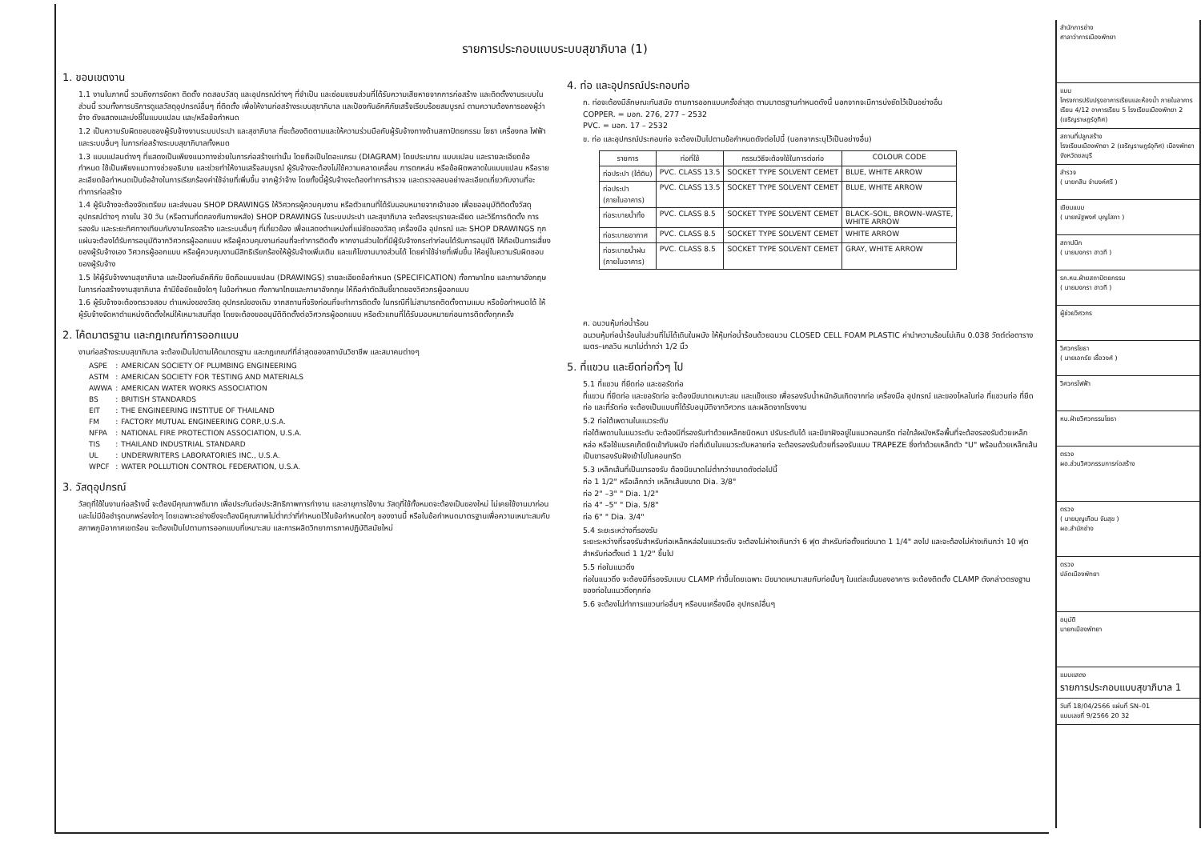รายการประกอบแบบระบบสุขาภิบาล (1)
1. ขอบเขตงาน
1.1 งานในภาคนี้ รวมถึงการจัดหา ติดตั้ง ทดสอบวัสดุ และอุปกรณ์ต่างๆ ที่จำเป็น และซ่อมแซมส่วนที่ได้รับความเสียหายจากการก่อสร้าง และติดตั้งงานระบบในส่วนนี้ รวมทั้งการบริการดูแลวัสดุอุปกรณ์อื่นๆ ที่ติดตั้ง เพื่อให้งานก่อสร้างระบบสุขาภิบาล และป้องกันอัคคีภัยเสร็จเรียบร้อยสมบูรณ์ ตามความต้องการของผู้ว่าจ้าง ดังแสดงและบ่งชี้ในแบบแปลน และ/หรือข้อกำหนด
1.2 เป็นความรับผิดชอบของผู้รับจ้างงานระบบประปา และสุขาภิบาล ที่จะต้องติดตามและให้ความร่วมมือกับผู้รับจ้างทางด้านสถาปัตยกรรม โยธา เครื่องกล ไฟฟ้า และระบบอื่นๆ ในการก่อสร้างระบบสุขาภิบาลทั้งหมด
1.3 แบบแปลนต่างๆ ที่แสดงเป็นเพียงแนวทางช่วยในการก่อสร้างเท่านั้น โดยถือเป็นไดอะแกรม (DIAGRAM) โดยประมาณ แบบแปลน และรายละเอียดข้อกำหนด ใช้เป็นเพียงแนวทางช่วยอธิบาย และช่วยทำให้งานเสร็จสมบูรณ์ ผู้รับจ้างจะต้องไม่ใช้ความคลาดเคลื่อน การตกหล่น หรือข้อผิดพลาดในแบบแปลน หรือรายละเอียดข้อกำหนดเป็นข้ออ้างในการเรียกร้องค่าใช้จ่ายที่เพิ่มขึ้น จากผู้ว่าจ้าง โดยทั้งนี้ผู้รับจ้างจะต้องทำการสำรวจ และตรวจสอบอย่างละเอียดเกี่ยวกับงานที่จะทำการก่อสร้าง
1.4 ผู้รับจ้างจะต้องจัดเตรียม และส่งมอบ SHOP DRAWINGS ให้วิศวกรผู้ควบคุมงาน หรือตัวแทนที่ได้รับมอบหมายจากเจ้าของ เพื่อขออนุมัติติดตั้งวัสดุ อุปกรณ์ต่างๆ ภายใน 30 วัน (หรือตามที่ตกลงกันภายหลัง) SHOP DRAWINGS ในระบบประปา และสุขาภิบาล จะต้องระบุรายละเอียด และวิธีการติดตั้ง การรองรับ และระยะทิศทางเทียบกับงานโครงสร้าง และระบบอื่นๆ ที่เกี่ยวข้อง เพื่อแสดงตำแหน่งที่แน่ชัดของวัสดุ เครื่องมือ อุปกรณ์ และ SHOP DRAWINGS ทุกแผ่นจะต้องได้รับการอนุมัติจากวิศวกรผู้ออกแบบ หรือผู้ควบคุมงานก่อนที่จะทำการติดตั้ง หากงานส่วนใดที่มีผู้รับจ้างกระทำก่อนได้รับการอนุมัติ ให้ถือเป็นการเสี่ยงของผู้รับจ้างเอง วิศวกรผู้ออกแบบ หรือผู้ควบคุมงานมีสิทธิเรียกร้องให้ผู้รับจ้างเพิ่มเติม และแก้ไขงานบางส่วนได้ โดยค่าใช้จ่ายที่เพิ่มขึ้น ให้อยู่ในความรับผิดชอบของผู้รับจ้าง
1.5 ให้ผู้รับจ้างงานสุขาภิบาล และป้องกันอัคคีภัย ยึดถือแบบแปลน (DRAWINGS) รายละเอียดข้อกำหนด (SPECIFICATION) ทั้งภาษาไทย และภาษาอังกฤษ ในการก่อสร้างงานสุขาภิบาล ถ้ามีข้อขัดแย้งใดๆ ในข้อกำหนด ทั้งภาษาไทยและภาษาอังกฤษ ให้ถือคำตัดสินชี้ขาดของวิศวกรผู้ออกแบบ
1.6 ผู้รับจ้างจะต้องตรวจสอบ ตำแหน่งของวัสดุ อุปกรณ์ของเดิม จากสถานที่จริงก่อนที่จะทำการติดตั้ง ในกรณีที่ไม่สามารถติดตั้งตามแบบ หรือข้อกำหนดได้ ให้ผู้รับจ้างจัดหาตำแหน่งติดตั้งใหม่ให้เหมาะสมที่สุด โดยจะต้องขออนุมัติติดตั้งต่อวิศวกรผู้ออกแบบ หรือตัวแทนที่ได้รับมอบหมายก่อนการติดตั้งทุกครั้ง
2. โค้ดมาตรฐาน และกฎเกณฑ์การออกแบบ
งานก่อสร้างระบบสุขาภิบาล จะต้องเป็นไปตามโค้ดมาตรฐาน และกฎเกณฑ์ที่ล่าสุดของสถาบันวิชาชีพ และสมาคมต่างๆ
| ASPE | : | AMERICAN SOCIETY OF PLUMBING ENGINEERING |
| ASTM | : | AMERICAN SOCIETY FOR TESTING AND MATERIALS |
| AWWA | : | AMERICAN WATER WORKS ASSOCIATION |
| BS | : | BRITISH STANDARDS |
| EIT | : | THE ENGINEERING INSTITUE OF THAILAND |
| FM | : | FACTORY MUTUAL ENGINEERING CORP.,U.S.A. |
| NFPA | : | NATIONAL FIRE PROTECTION ASSOCIATION, U.S.A. |
| TIS | : | THAILAND INDUSTRIAL STANDARD |
| UL | : | UNDERWRITERS LABORATORIES INC., U.S.A. |
| WPCF | : | WATER POLLUTION CONTROL FEDERATION, U.S.A. |
3. วัสดุอุปกรณ์
วัสดุที่ใช้ในงานก่อสร้างนี้ จะต้องมีคุณภาพดีมาก เพื่อประกันต่อประสิทธิภาพการทำงาน และอายุการใช้งาน วัสดุที่ใช้ทั้งหมดจะต้องเป็นของใหม่ ไม่เคยใช้งานมาก่อน และไม่มีข้อชำรุดบกพร่องใดๆ โดยเฉพาะอย่างยิ่งจะต้องมีคุณภาพไม่ต่ำกว่าที่กำหนดไว้ในข้อกำหนดใดๆ ของงานนี้ หรือในข้อกำหนดมาตรฐานเพื่อความเหมาะสมกับสภาพภูมิอากาศเขตร้อน จะต้องเป็นไปตามการออกแบบที่เหมาะสม และการผลิตวิทยาการภาคปฏิบัติสมัยใหม่
4. ท่อ และอุปกรณ์ประกอบท่อ
ก. ท่อจะต้องมีลักษณะทันสมัย ตามการออกแบบครั้งล่าสุด ตามมาตรฐานกำหนดดังนี้ นอกจากจะมีการบ่งชัดไว้เป็นอย่างอื่น
COPPER. = มอก. 276, 277 – 2532
PVC. = มอก. 17 – 2532
ข. ท่อ และอุปกรณ์ประกอบท่อ จะต้องเป็นไปตามข้อกำหนดดังต่อไปนี้ (นอกจากระบุไว้เป็นอย่างอื่น)
| รายการ | ท่อที่ใช้ | กรรมวิธีจะต้องใช้ในการต่อท่อ | COLOUR CODE |
| --- | --- | --- | --- |
| ท่อประปา (ใต้ดิน) | PVC. CLASS 13.5 | SOCKET TYPE SOLVENT CEMET | BLUE, WHITE ARROW |
| ท่อประปา (ภายในอาคาร) | PVC. CLASS 13.5 | SOCKET TYPE SOLVENT CEMET | BLUE, WHITE ARROW |
| ท่อระบายน้ำทิ้ง | PVC. CLASS 8.5 | SOCKET TYPE SOLVENT CEMET | BLACK–SOIL, BROWN–WASTE, WHITE ARROW |
| ท่อระบายอากาศ | PVC. CLASS 8.5 | SOCKET TYPE SOLVENT CEMET | WHITE ARROW |
| ท่อระบายน้ำฝน (ภายในอาคาร) | PVC. CLASS 8.5 | SOCKET TYPE SOLVENT CEMET | GRAY, WHITE ARROW |
ค. ฉนวนหุ้มท่อน้ำร้อน
ฉนวนหุ้มท่อน้ำร้อนในส่วนที่ไม่ได้เดินในผนัง ให้หุ้มท่อน้ำร้อนด้วยฉนวน CLOSED CELL FOAM PLASTIC ค่านำความร้อนไม่เกิน 0.038 วัตต์ต่อตารางเมตร–เคลวิน หนาไม่ต่ำกว่า 1/2 นิ้ว
5. ที่แขวน และยึดท่อทั่วๆ ไป
5.1 ที่แขวน ที่ยึดท่อ และขอรัดท่อ
ที่แขวน ที่ยึดท่อ และขอรัดท่อ จะต้องมีขนาดเหมาะสม และแข็งแรง เพื่อรองรับน้ำหนักอันเกิดจากท่อ เครื่องมือ อุปกรณ์ และของไหลในท่อ ที่แขวนท่อ ที่ยึดท่อ และที่รัดท่อ จะต้องเป็นแบบที่ได้รับอนุมัติจากวิศวกร และผลิตจากโรงงาน
5.2 ท่อใต้เพดานในแนวระดับ
ท่อใต้เพดานในแนวระดับ จะต้องมีที่รองรับทำด้วยเหล็กชนิดหนา ปรับระดับได้ และมีขาฝังอยู่ในแนวคอนกรีต ท่อใกล้ผนังหรือพื้นที่จะต้องรองรับด้วยเหล็กหล่อ หรือใช้แบรคเก็ตยึดเข้ากับผนัง ท่อที่เดินในแนวระดับหลายท่อ จะต้องรองรับด้วยที่รองรับแบบ TRAPEZE ซึ่งทำด้วยเหล็กตัว "U" พร้อมด้วยเหล็กเส้นเป็นขารองรับฝังเข้าไปในคอนกรีต
5.3 เหล็กเส้นที่เป็นขารองรับ ต้องมีขนาดไม่ต่ำกว่าขนาดดังต่อไปนี้
ท่อ 1 1/2" หรือเล็กกว่า เหล็กเส้นขนาด Dia. 3/8"
ท่อ 2" –3" " Dia. 1/2"
ท่อ 4" –5" " Dia. 5/8"
ท่อ 6" " Dia. 3/4"
5.4 ระยะระหว่างที่รองรับ
ระยะระหว่างที่รองรับสำหรับท่อเหล็กหล่อในแนวระดับ จะต้องไม่ห่างเกินกว่า 6 ฟุต สำหรับท่อตั้งแต่ขนาด 1 1/4" ลงไป และจะต้องไม่ห่างเกินกว่า 10 ฟุต สำหรับท่อตั้งแต่ 1 1/2" ขึ้นไป
5.5 ท่อในแนวดิ่ง
ท่อในแนวดิ่ง จะต้องมีที่รองรับแบบ CLAMP ทำขึ้นโดยเฉพาะ มีขนาดเหมาะสมกับท่อนั้นๆ ในแต่ละชั้นของอาคาร จะต้องติดตั้ง CLAMP ดังกล่าวตรงฐานของท่อในแนวดิ่งทุกท่อ
5.6 จะต้องไม่ทำการแขวนท่ออื่นๆ หรือบนเครื่องมือ อุปกรณ์อื่นๆ
สำนักการช่าง
ศาลาว่าการเมืองพัทยา
แบบ
โครงการปรับปรุงอาคารเรียนและห้องน้ำ ภายในอาคารเรียน 4/12 อาคารเรียน 5 โรงเรียนเมืองพัทยา 2 (เจริญราษฎร์อุทิศ)
สถานที่ปลูกสร้าง
โรงเรียนเมืองพัทยา 2 (เจริญราษฎร์อุทิศ) เมืองพัทยา จังหวัดชลบุรี
สำรวจ
( นายกสิน จำนงค์ศรี )
เขียนแบบ
( นายณัฐพงศ์ บุญโสภา )
สถาปนิก
( นายมงกรา ฮาวที )
รก.หน.ฝ่ายสถาปัตยกรรม
( นายมงกรา ฮาวที )
ผู้ช่วยวิศวกร
วิศวกรโยธา
( นายเอกรัย เชื้อวงศ์ )
วิศวกรไฟฟ้า
หน.ฝ่ายวิศวกรรมโยธา
ตรวจ
ผอ.ส่วนวิศวกรรมการก่อสร้าง
ตรวจ
( นายบุญเทือน จันสุข )
ผอ.สำนักช่าง
ตรวจ
ปลัดเมืองพัทยา
อนุมัติ
นายกเมืองพัทยา
แบบแสดง
รายการประกอบแบบสุขาภิบาล 1
วันที่ 18/04/2566 แผ่นที่ SN–01
แบบเลขที่ 9/2566 20 32